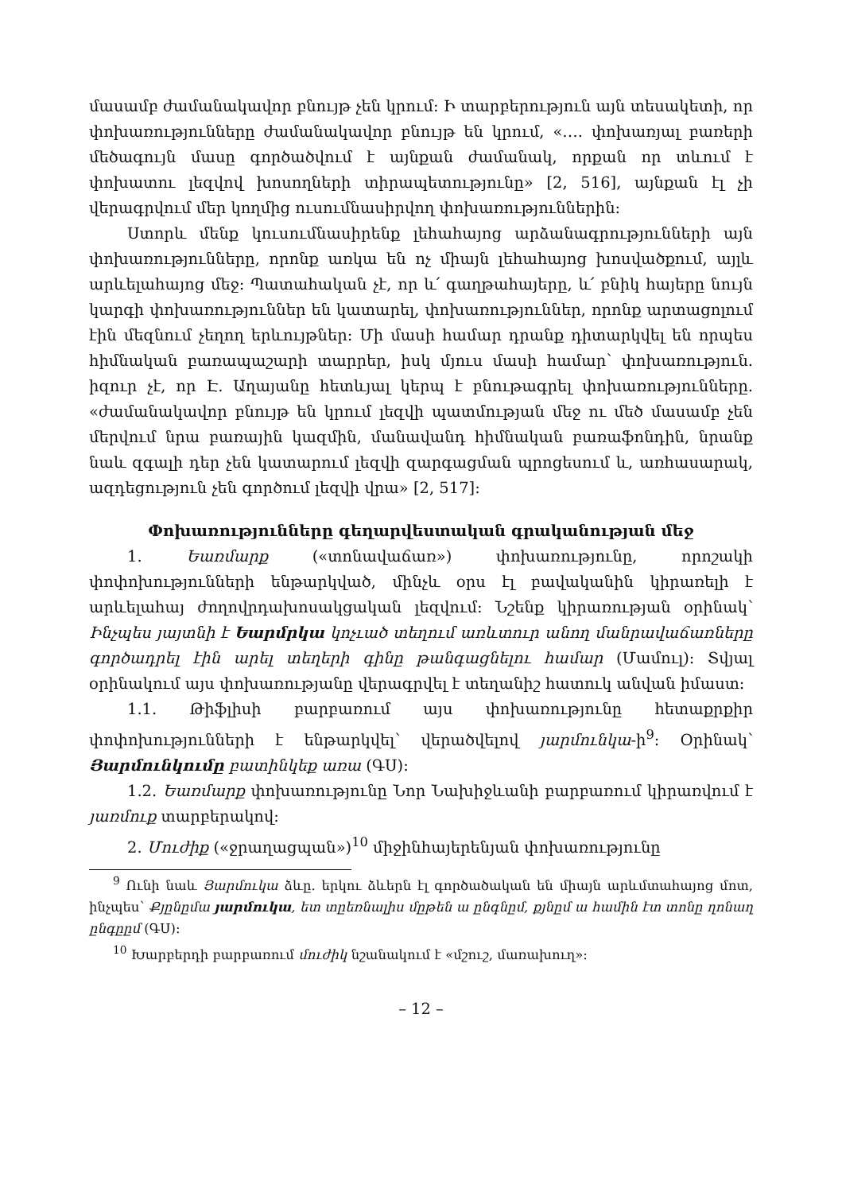մասամբ ժամանակավոր բնույթ չեն կրում: Ի տարբերություն այն տեսակետի, որ փոխառությունները ժամանակավոր բնույթ են կրում, «…. փոխառյալ բառերի մեծագույն մասը գործածվում է այնքան ժամանակ, որքան որ տևում է փոխատու լեզվով խոսողների տիրապետությունը» [2, 516], այնքան էլ չի վերագրվում մեր կողմից ուսումնասիրվող փոխառություններին:
Ստորև մենք կուսումնասիրենք լեհահայոց արձանագրությունների այն փոխառությունները, որոնք առկա են ոչ միայն լեհահայոց խոսվածքում, այլև արևելահայոց մեջ: Պատահական չէ, որ և՛ գաղթահայերը, և՛ բնիկ հայերը նույն կարգի փոխառություններ են կատարել, փոխառություններ, որոնք արտացոլում էին մեզնում չեղող երևույթներ: Մի մասի համար դրանք դիտարկվել են որպես հիմնական բառապաշարի տարրեր, իսկ մյուս մասի համար՝ փոխառություն. իզուր չէ, որ Է. Աղայանը հետևյալ կերպ է բնութագրել փոխառությունները. «ժամանակավոր բնույթ են կրում լեզվի պատմության մեջ ու մեծ մասամբ չեն մերվում նրա բառային կազմին, մանավանդ հիմնական բառաֆոնդին, նրանք նաև զգալի դեր չեն կատարում լեզվի զարգացման պրոցեսում և, առհասարակ, ազդեցություն չեն գործում լեզվի վրա» [2, 517]:
Փոխառությունները գեղարվեստական գրականության մեջ
1. Եառմարք («տոնավաճառ») փոխառությունը, որոշակի փոփոխությունների ենթարկված, մինչև օրս էլ բավականին կիրառելի է արևելահայ ժողովրդախոսակցական լեզվում: Նշենք կիրառության օրինակ՝ Ինչպես յայտնի է Եարմրկա կոչւած տեղում առևտուր անող մանրավաճառները գործադրել էին արել տեղերի գինը թանգացնելու համար (Մամուլ): Տվյալ օրինակում այս փոխառությանը վերագրվել է տեղանիշ հատուկ անվան իմաստ:
1.1. Թիֆլիսի բարբառում այս փոխառությունը հետաքրքիր փոփոխությունների է ենթարկվել՝ վերածվելով յարմունկա-ի<sup>9</sup>: Օրինակ՝ Յարմունկումը բատինկեք առա (ԳՍ):
1.2. Եառմարք փոխառությունը Նոր Նախիջևանի բարբառում կիրառվում է յառմուք տարբերակով:
2. Մուժիք («ջրաղացպան»)<sup>10</sup> միջինհայերենյան փոխառությունը
<sup>9</sup> Ունի նաև Յարմուկա ձևը. երկու ձևերն էլ գործածական են միայն արևմտահայոց մոտ, ինչպես՝ Քյընըմա յարմուկա, ետ տըեռնալիս մըթեն ա ընգնըմ, քյնըմ ա համին էտ տոնը ղոնաղ ընգըըմ (ԳՍ):
<sup>10</sup> Խարբերդի բարբառում մուժիկ նշանակում է «մշուշ, մառախուղ»:
– 12 –